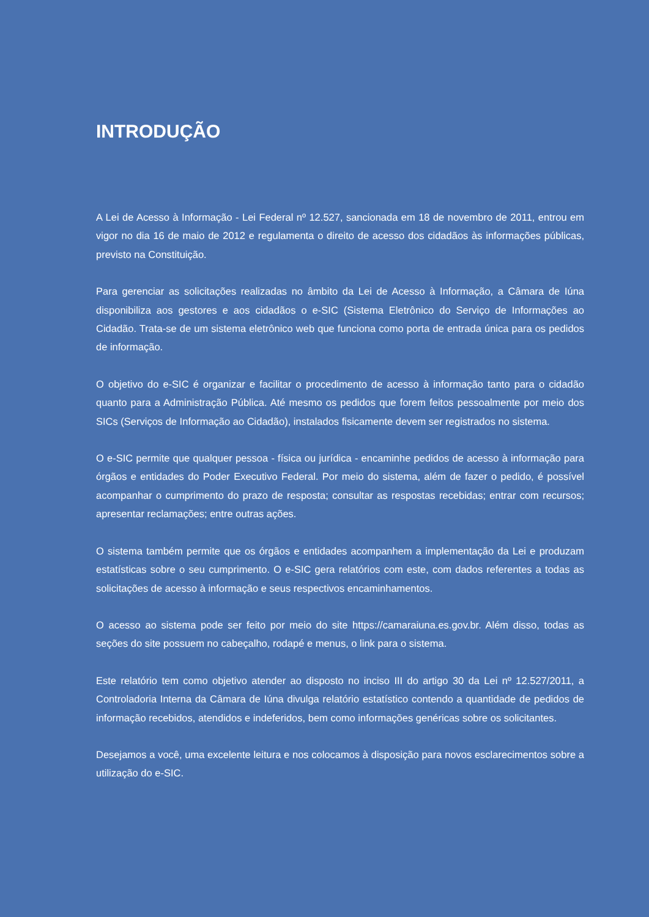INTRODUÇÃO
A Lei de Acesso à Informação - Lei Federal nº 12.527, sancionada em 18 de novembro de 2011, entrou em vigor no dia 16 de maio de 2012 e regulamenta o direito de acesso dos cidadãos às informações públicas, previsto na Constituição.
Para gerenciar as solicitações realizadas no âmbito da Lei de Acesso à Informação, a Câmara de Iúna disponibiliza aos gestores e aos cidadãos o e-SIC (Sistema Eletrônico do Serviço de Informações ao Cidadão. Trata-se de um sistema eletrônico web que funciona como porta de entrada única para os pedidos de informação.
O objetivo do e-SIC é organizar e facilitar o procedimento de acesso à informação tanto para o cidadão quanto para a Administração Pública. Até mesmo os pedidos que forem feitos pessoalmente por meio dos SICs (Serviços de Informação ao Cidadão), instalados fisicamente devem ser registrados no sistema.
O e-SIC permite que qualquer pessoa - física ou jurídica - encaminhe pedidos de acesso à informação para órgãos e entidades do Poder Executivo Federal. Por meio do sistema, além de fazer o pedido, é possível acompanhar o cumprimento do prazo de resposta; consultar as respostas recebidas; entrar com recursos; apresentar reclamações; entre outras ações.
O sistema também permite que os órgãos e entidades acompanhem a implementação da Lei e produzam estatísticas sobre o seu cumprimento. O e-SIC gera relatórios com este, com dados referentes a todas as solicitações de acesso à informação e seus respectivos encaminhamentos.
O acesso ao sistema pode ser feito por meio do site https://camaraiuna.es.gov.br. Além disso, todas as seções do site possuem no cabeçalho, rodapé e menus, o link para o sistema.
Este relatório tem como objetivo atender ao disposto no inciso III do artigo 30 da Lei nº 12.527/2011, a Controladoria Interna da Câmara de Iúna divulga relatório estatístico contendo a quantidade de pedidos de informação recebidos, atendidos e indeferidos, bem como informações genéricas sobre os solicitantes.
Desejamos a você, uma excelente leitura e nos colocamos à disposição para novos esclarecimentos sobre a utilização do e-SIC.